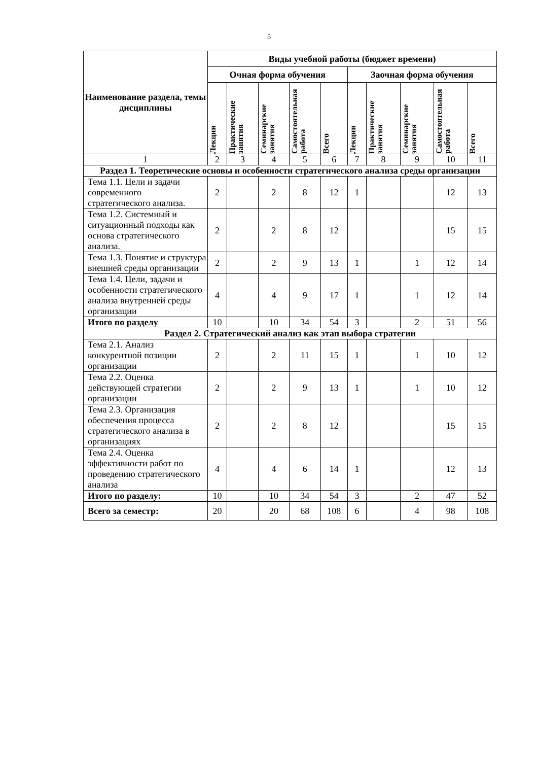5
| Наименование раздела, темы дисциплины | Виды учебной работы (бюджет времени) | | | | | | | | | |
| --- | --- | --- | --- | --- | --- | --- | --- | --- | --- | --- |
| | Очная форма обучения | | | | | Заочная форма обучения | | | | |
| | Лекции | Практические занятия | Семинарские занятия | Самостоятельная работа | Всего | Лекции | Практические занятия | Семинарские занятия | Самостоятельная работа | Всего |
| 1 | 2 | 3 | 4 | 5 | 6 | 7 | 8 | 9 | 10 | 11 |
| Раздел 1. Теоретические основы и особенности стратегического анализа среды организации | | | | | | | | | | |
| Тема 1.1. Цели и задачи современного стратегического анализа. | 2 | | 2 | 8 | 12 | 1 | | | 12 | 13 |
| Тема 1.2. Системный и ситуационный подходы как основа стратегического анализа. | 2 | | 2 | 8 | 12 | | | | 15 | 15 |
| Тема 1.3. Понятие и структура внешней среды организации | 2 | | 2 | 9 | 13 | 1 | | 1 | 12 | 14 |
| Тема 1.4. Цели, задачи и особенности стратегического анализа внутренней среды организации | 4 | | 4 | 9 | 17 | 1 | | 1 | 12 | 14 |
| Итого по разделу | 10 | | 10 | 34 | 54 | 3 | | 2 | 51 | 56 |
| Раздел 2. Стратегический анализ как этап выбора стратегии | | | | | | | | | | |
| Тема 2.1. Анализ конкурентной позиции организации | 2 | | 2 | 11 | 15 | 1 | | 1 | 10 | 12 |
| Тема 2.2. Оценка действующей стратегии организации | 2 | | 2 | 9 | 13 | 1 | | 1 | 10 | 12 |
| Тема 2.3. Организация обеспечения процесса стратегического анализа в организациях | 2 | | 2 | 8 | 12 | | | | 15 | 15 |
| Тема 2.4. Оценка эффективности работ по проведению стратегического анализа | 4 | | 4 | 6 | 14 | 1 | | | 12 | 13 |
| Итого по разделу: | 10 | | 10 | 34 | 54 | 3 | | 2 | 47 | 52 |
| Всего за семестр: | 20 | | 20 | 68 | 108 | 6 | | 4 | 98 | 108 |